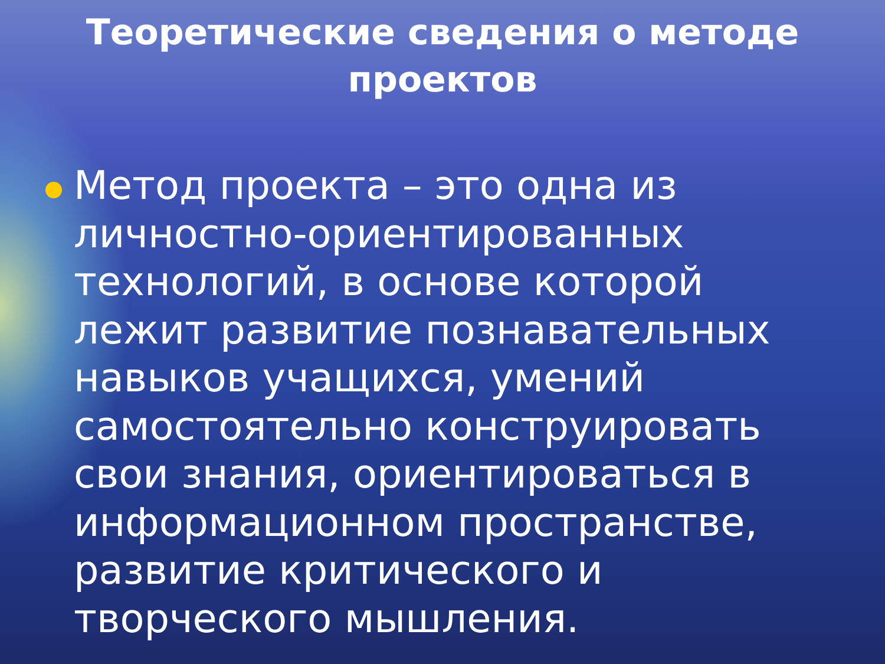Теоретические сведения о методе проектов
Метод проекта – это одна из личностно-ориентированных технологий, в основе которой лежит развитие познавательных навыков учащихся, умений самостоятельно конструировать свои знания, ориентироваться в информационном пространстве, развитие критического и творческого мышления.